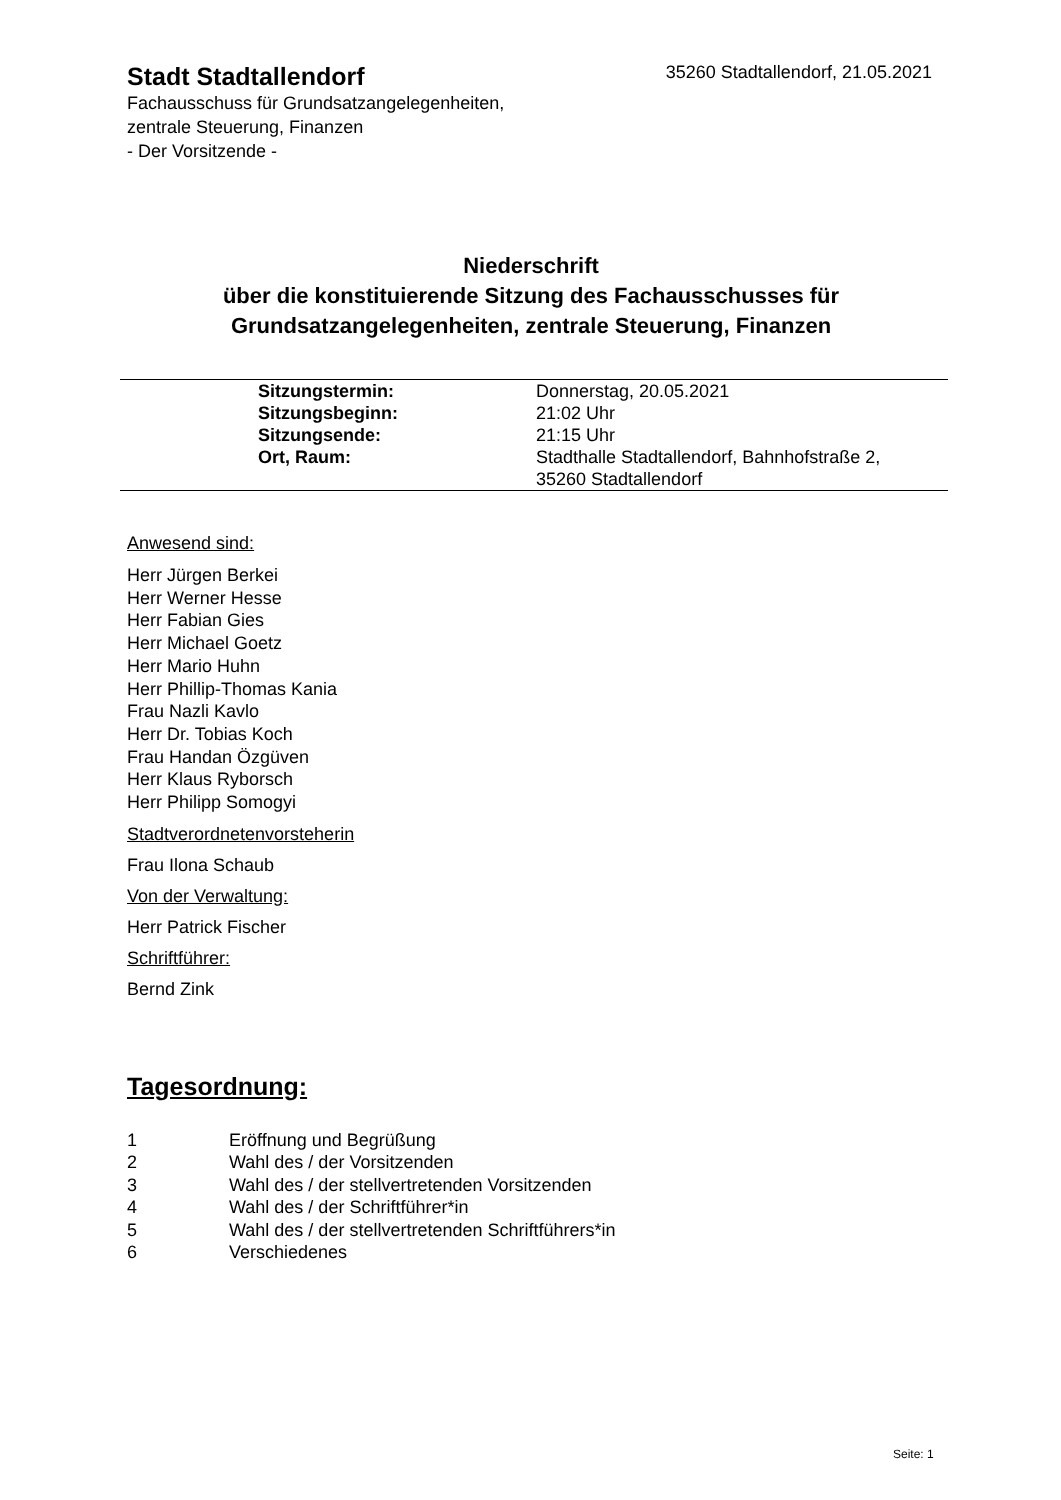Stadt Stadtallendorf
35260 Stadtallendorf, 21.05.2021
Fachausschuss für Grundsatzangelegenheiten,
zentrale Steuerung, Finanzen
- Der Vorsitzende -
Niederschrift
über die konstituierende Sitzung des Fachausschusses für Grundsatzangelegenheiten, zentrale Steuerung, Finanzen
| | Sitzungstermin: | Donnerstag, 20.05.2021 |
| | Sitzungsbeginn: | 21:02 Uhr |
| | Sitzungsende: | 21:15 Uhr |
| | Ort, Raum: | Stadthalle Stadtallendorf, Bahnhofstraße 2, 35260 Stadtallendorf |
Anwesend sind:
Herr Jürgen Berkei
Herr Werner Hesse
Herr Fabian Gies
Herr Michael Goetz
Herr Mario Huhn
Herr Phillip-Thomas Kania
Frau Nazli Kavlo
Herr Dr. Tobias Koch
Frau Handan Özgüven
Herr Klaus Ryborsch
Herr Philipp Somogyi
Stadtverordnetenvorsteherin
Frau Ilona Schaub
Von der Verwaltung:
Herr Patrick Fischer
Schriftführer:
Bernd Zink
Tagesordnung:
| 1 | Eröffnung und Begrüßung |
| 2 | Wahl des / der Vorsitzenden |
| 3 | Wahl des / der stellvertretenden Vorsitzenden |
| 4 | Wahl des / der Schriftführer*in |
| 5 | Wahl des / der stellvertretenden Schriftführers*in |
| 6 | Verschiedenes |
Seite: 1